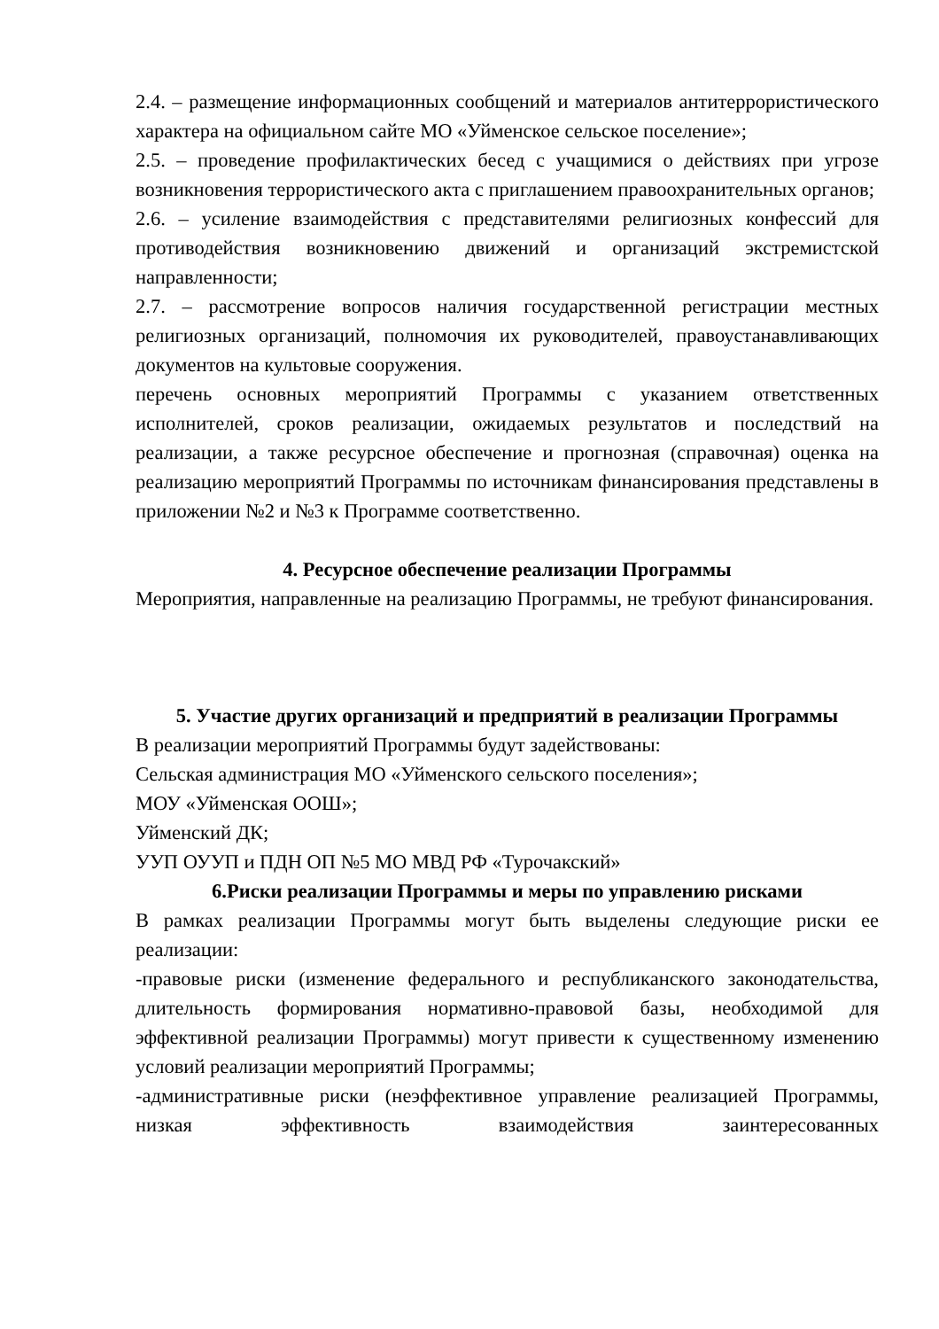2.4. – размещение информационных сообщений и материалов антитеррористического характера на официальном сайте МО «Уйменское сельское поселение»;
2.5. – проведение профилактических бесед с учащимися о действиях при угрозе возникновения террористического акта с приглашением правоохранительных органов;
2.6. – усиление взаимодействия с представителями религиозных конфессий для противодействия возникновению движений и организаций экстремистской направленности;
2.7. – рассмотрение вопросов наличия государственной регистрации местных религиозных организаций, полномочия их руководителей, правоустанавливающих документов на культовые сооружения.
перечень основных мероприятий Программы с указанием ответственных исполнителей, сроков реализации, ожидаемых результатов и последствий на реализации, а также ресурсное обеспечение и прогнозная (справочная) оценка на реализацию мероприятий Программы по источникам финансирования представлены в приложении №2 и №3 к Программе соответственно.
4. Ресурсное обеспечение реализации Программы
Мероприятия, направленные на реализацию Программы, не требуют финансирования.
5. Участие других организаций и предприятий в реализации Программы
В реализации мероприятий Программы будут задействованы:
Сельская администрация МО «Уйменского сельского поселения»;
МОУ «Уйменская ООШ»;
Уйменский ДК;
УУП ОУУП и ПДН ОП №5 МО МВД РФ «Турочакский»
6.Риски реализации Программы и меры по управлению рисками
В рамках реализации Программы могут быть выделены следующие риски ее реализации:
-правовые риски (изменение федерального и республиканского законодательства, длительность формирования нормативно-правовой базы, необходимой для эффективной реализации Программы) могут привести к существенному изменению условий реализации мероприятий Программы;
-административные риски (неэффективное управление реализацией Программы, низкая эффективность взаимодействия заинтересованных